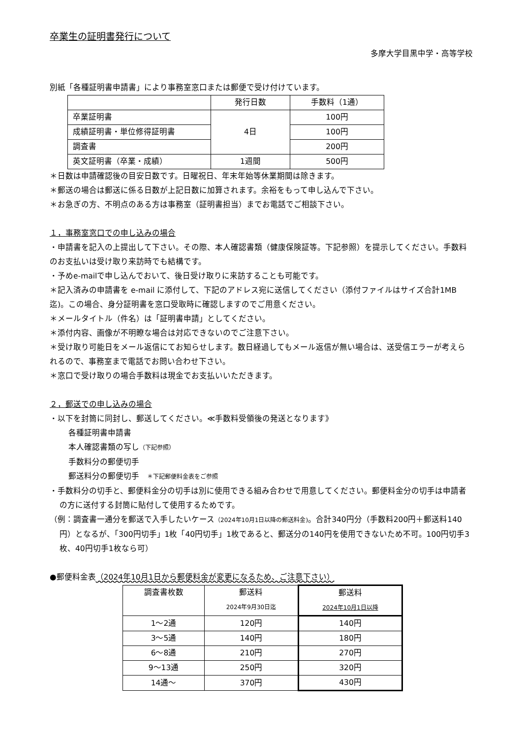卒業生の証明書発行について
多摩大学目黒中学・高等学校
別紙「各種証明書申請書」により事務室窓口または郵便で受け付けています。
| | 発行日数 | 手数料（1通） |
| --- | --- | --- |
| 卒業証明書 | 4日 | 100円 |
| 成績証明書・単位修得証明書 | | 100円 |
| 調査書 | | 200円 |
| 英文証明書（卒業・成績） | 1週間 | 500円 |
＊日数は申請確認後の目安日数です。日曜祝日、年末年始等休業期間は除きます。
＊郵送の場合は郵送に係る日数が上記日数に加算されます。余裕をもって申し込んで下さい。
＊お急ぎの方、不明点のある方は事務室（証明書担当）までお電話でご相談下さい。
１，事務室窓口での申し込みの場合
・申請書を記入の上提出して下さい。その際、本人確認書類（健康保険証等。下記参照）を提示してください。手数料のお支払いは受け取り来訪時でも結構です。
・予めe-mailで申し込んでおいて、後日受け取りに来訪することも可能です。
＊記入済みの申請書を e-mail に添付して、下記のアドレス宛に送信してください（添付ファイルはサイズ合計1MB迄)。この場合、身分証明書を窓口受取時に確認しますのでご用意ください。
＊メールタイトル（件名）は「証明書申請」としてください。
＊添付内容、画像が不明瞭な場合は対応できないのでご注意下さい。
＊受け取り可能日をメール返信にてお知らせします。数日経過してもメール返信が無い場合は、送受信エラーが考えられるので、事務室まで電話でお問い合わせ下さい。
＊窓口で受け取りの場合手数料は現金でお支払いいただきます。
２，郵送での申し込みの場合
・以下を封筒に同封し、郵送してください。≪手数料受領後の発送となります》
各種証明書申請書
本人確認書類の写し（下記参照）
手数料分の郵便切手
郵送料分の郵便切手　＊下記郵便料金表をご参照
・手数料分の切手と、郵便料金分の切手は別に使用できる組み合わせで用意してください。郵便料金分の切手は申請者の方に送付する封筒に貼付して使用するためです。
（例：調査書一通分を郵送で入手したいケース（2024年10月1日以降の郵送料金)。合計340円分（手数料200円＋郵送料140円）となるが、「300円切手」1枚「40円切手」1枚であると、郵送分の140円を使用できないため不可。100円切手3枚、40円切手1枚なら可）
●郵便料金表（2024年10月1日から郵便料金が変更になるため、ご注意下さい）
| 調査書枚数 | 郵送料 2024年9月30日迄 | 郵送料 2024年10月1日以降 |
| --- | --- | --- |
| 1～2通 | 120円 | 140円 |
| 3～5通 | 140円 | 180円 |
| 6～8通 | 210円 | 270円 |
| 9～13通 | 250円 | 320円 |
| 14通～ | 370円 | 430円 |